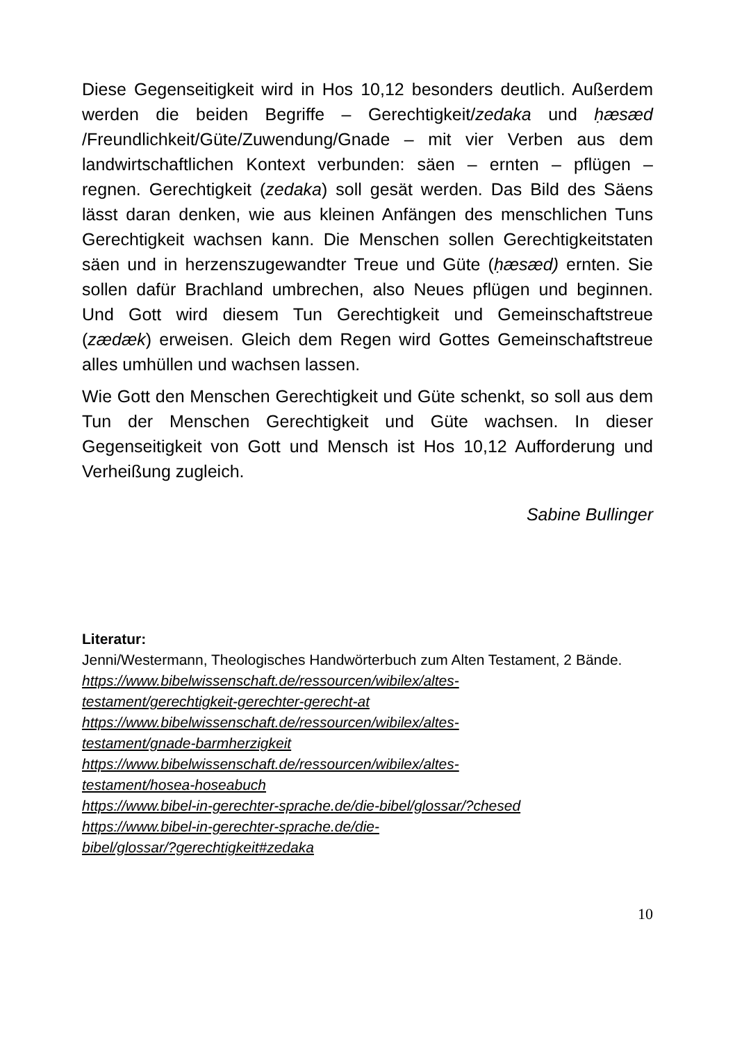Diese Gegenseitigkeit wird in Hos 10,12 besonders deutlich. Außerdem werden die beiden Begriffe – Gerechtigkeit/zedaka und ḥæsæd /Freundlichkeit/Güte/Zuwendung/Gnade – mit vier Verben aus dem landwirtschaftlichen Kontext verbunden: säen – ernten – pflügen – regnen. Gerechtigkeit (zedaka) soll gesät werden. Das Bild des Säens lässt daran denken, wie aus kleinen Anfängen des menschlichen Tuns Gerechtigkeit wachsen kann. Die Menschen sollen Gerechtigkeitstaten säen und in herzenszugewandter Treue und Güte (ḥæsæd) ernten. Sie sollen dafür Brachland umbrechen, also Neues pflügen und beginnen. Und Gott wird diesem Tun Gerechtigkeit und Gemeinschaftstreue (zædæk) erweisen. Gleich dem Regen wird Gottes Gemeinschaftstreue alles umhüllen und wachsen lassen.
Wie Gott den Menschen Gerechtigkeit und Güte schenkt, so soll aus dem Tun der Menschen Gerechtigkeit und Güte wachsen. In dieser Gegenseitigkeit von Gott und Mensch ist Hos 10,12 Aufforderung und Verheißung zugleich.
Sabine Bullinger
Literatur:
Jenni/Westermann, Theologisches Handwörterbuch zum Alten Testament, 2 Bände.
https://www.bibelwissenschaft.de/ressourcen/wibilex/altes-
testament/gerechtigkeit-gerechter-gerecht-at
https://www.bibelwissenschaft.de/ressourcen/wibilex/altes-
testament/gnade-barmherzigkeit
https://www.bibelwissenschaft.de/ressourcen/wibilex/altes-
testament/hosea-hoseabuch
https://www.bibel-in-gerechter-sprache.de/die-bibel/glossar/?chesed
https://www.bibel-in-gerechter-sprache.de/die-
bibel/glossar/?gerechtigkeit#zedaka
10